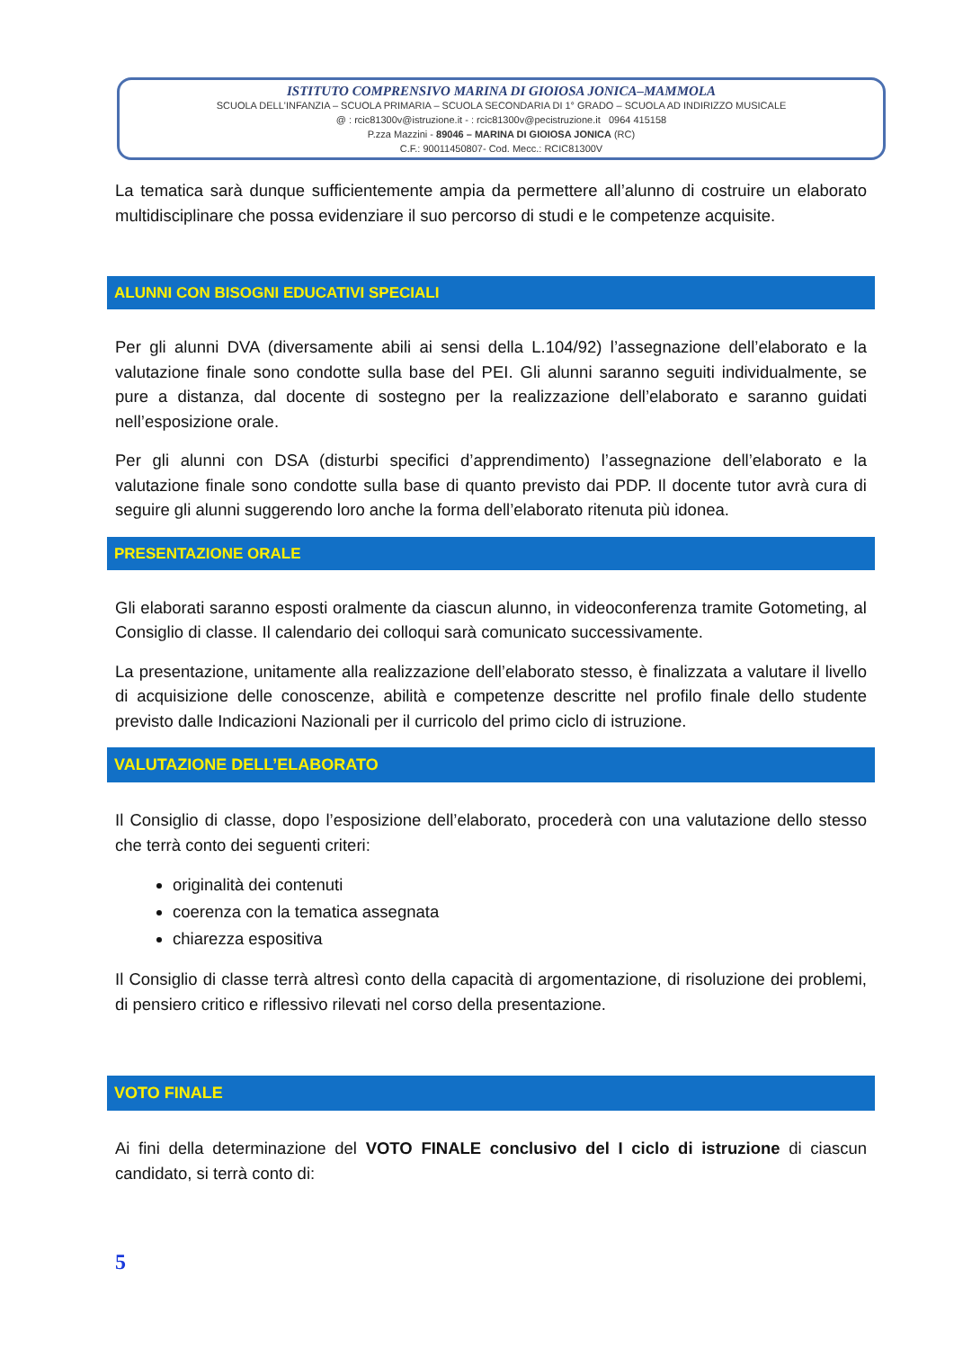ISTITUTO COMPRENSIVO MARINA DI GIOIOSA JONICA–MAMMOLA
SCUOLA DELL'INFANZIA – SCUOLA PRIMARIA – SCUOLA SECONDARIA DI 1° GRADO – SCUOLA AD INDIRIZZO MUSICALE
@ : rcic81300v@istruzione.it - : rcic81300v@pecistruzione.it 0964 415158
P.zza Mazzini - 89046 – MARINA DI GIOIOSA JONICA (RC)
C.F.: 90011450807- Cod. Mecc.: RCIC81300V
La tematica sarà dunque sufficientemente ampia da permettere all’alunno di costruire un elaborato multidisciplinare che possa evidenziare il suo percorso di studi e le competenze acquisite.
ALUNNI CON BISOGNI EDUCATIVI SPECIALI
Per gli alunni DVA (diversamente abili ai sensi della L.104/92) l’assegnazione dell’elaborato e la valutazione finale sono condotte sulla base del PEI. Gli alunni saranno seguiti individualmente, se pure a distanza, dal docente di sostegno per la realizzazione dell’elaborato e saranno guidati nell’esposizione orale.
Per gli alunni con DSA (disturbi specifici d’apprendimento) l’assegnazione dell’elaborato e la valutazione finale sono condotte sulla base di quanto previsto dai PDP. Il docente tutor avrà cura di seguire gli alunni suggerendo loro anche la forma dell’elaborato ritenuta più idonea.
PRESENTAZIONE ORALE
Gli elaborati saranno esposti oralmente da ciascun alunno, in videoconferenza tramite Gotometing, al Consiglio di classe. Il calendario dei colloqui sarà comunicato successivamente.
La presentazione, unitamente alla realizzazione dell’elaborato stesso, è finalizzata a valutare il livello di acquisizione delle conoscenze, abilità e competenze descritte nel profilo finale dello studente previsto dalle Indicazioni Nazionali per il curricolo del primo ciclo di istruzione.
VALUTAZIONE DELL’ELABORATO
Il Consiglio di classe, dopo l’esposizione dell’elaborato, procederà con una valutazione dello stesso che terrà conto dei seguenti criteri:
originalità dei contenuti
coerenza con la tematica assegnata
chiarezza espositiva
Il Consiglio di classe terrà altresì conto della capacità di argomentazione, di risoluzione dei problemi, di pensiero critico e riflessivo rilevati nel corso della presentazione.
VOTO FINALE
Ai fini della determinazione del VOTO FINALE conclusivo del I ciclo di istruzione di ciascun candidato, si terrà conto di:
5